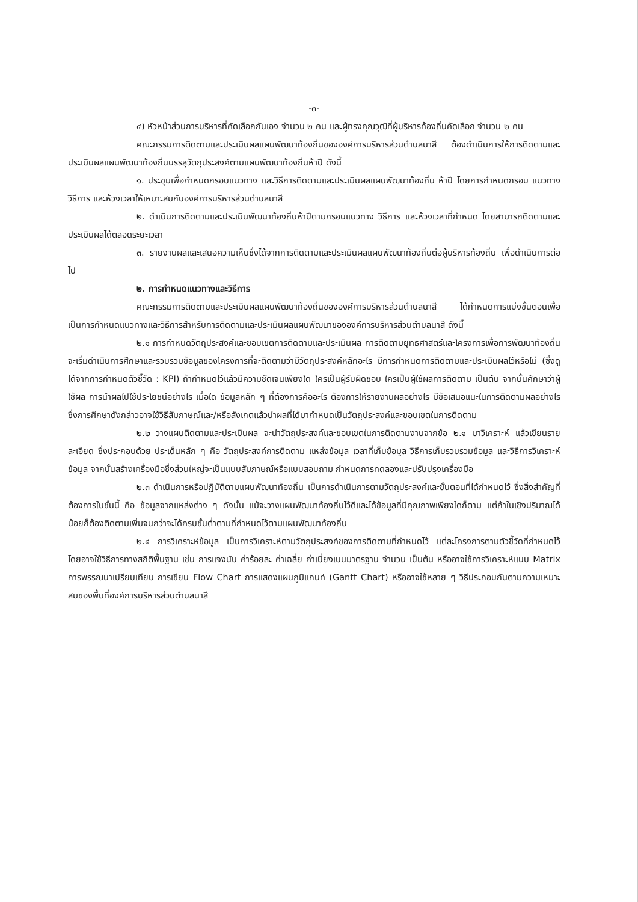-๓-
๔) หัวหน้าส่วนการบริหารที่คัดเลือกกันเอง จำนวน ๒ คน และผู้ทรงคุณวุฒิที่ผู้บริหารท้องถิ่นคัดเลือก จำนวน ๒ คน
คณะกรรมการติดตามและประเมินผลแผนพัฒนาท้องถิ่นขององค์การบริหารส่วนตำบลนาสี ต้องดำเนินการให้การติดตามและประเมินผลแผนพัฒนาท้องถิ่นบรรลุวัตถุประสงค์ตามแผนพัฒนาท้องถิ่นห้าปี ดังนี้
๑. ประชุมเพื่อกำหนดกรอบแนวทาง และวิธีการติดตามและประเมินผลแผนพัฒนาท้องถิ่น ห้าปี โดยการกำหนดกรอบ แนวทาง วิธีการ และห้วงเวลาให้เหมาะสมกับองค์การบริหารส่วนตำบลนาสี
๒. ดำเนินการติดตามและประเมินพัฒนาท้องถิ่นห้าปีตามกรอบแนวทาง วิธีการ และห้วงเวลาที่กำหนด โดยสามารถติดตามและประเมินผลได้ตลอดระยะเวลา
๓. รายงานผลและเสนอความเห็นซึ่งได้จากการติดตามและประเมินผลแผนพัฒนาท้องถิ่นต่อผู้บริหารท้องถิ่น เพื่อดำเนินการต่อไป
๒. การกำหนดแนวทางและวิธีการ
คณะกรรมการติดตามและประเมินผลแผนพัฒนาท้องถิ่นขององค์การบริหารส่วนตำบลนาสี ได้กำหนดการแบ่งขั้นตอนเพื่อเป็นการกำหนดแนวทางและวิธีการสำหรับการติดตามและประเมินผลแผนพัฒนาขององค์การบริหารส่วนตำบลนาสี ดังนี้
๒.๑ การกำหนดวัตถุประสงค์และขอบเขตการติดตามและประเมินผล การติดตามยุทธศาสตร์และโครงการเพื่อการพัฒนาท้องถิ่น จะเริ่มดำเนินการศึกษาและรวบรวมข้อมูลของโครงการที่จะติดตามว่ามีวัตถุประสงค์หลักอะไร มีการกำหนดการติดตามและประเมินผลไว้หรือไม่ (ซึ่งดูได้จากการกำหนดตัวชี้วัด : KPI) ถ้ากำหนดไว้แล้วมีความชัดเจนเพียงใด ใครเป็นผู้รับผิดชอบ ใครเป็นผู้ใช้ผลการติดตาม เป็นต้น จากนั้นศึกษาว่าผู้ใช้ผล การนำผลไปใช้ประโยชน์อย่างไร เมื่อใด ข้อมูลหลัก ๆ ที่ต้องการคืออะไร ต้องการให้รายงานผลอย่างไร มีข้อเสนอแนะในการติดตามผลอย่างไร ซึ่งการศึกษาดังกล่าวอาจใช้วิธีสัมภาษณ์และ/หรือสังเกตแล้วนำผลที่ได้มากำหนดเป็นวัตถุประสงค์และขอบเขตในการติดตาม
๒.๒ วางแผนติดตามและประเมินผล จะนำวัตถุประสงค์และขอบเขตในการติดตามงานจากข้อ ๒.๑ มาวิเคราะห์ แล้วเขียนรายละเอียด ซึ่งประกอบด้วย ประเด็นหลัก ๆ คือ วัตถุประสงค์การติดตาม แหล่งข้อมูล เวลาที่เก็บข้อมูล วิธีการเก็บรวบรวมข้อมูล และวิธีการวิเคราะห์ข้อมูล จากนั้นสร้างเครื่องมือซึ่งส่วนใหญ่จะเป็นแบบสัมภาษณ์หรือแบบสอบถาม กำหนดการทดลองและปรับปรุงเครื่องมือ
๒.๓ ดำเนินการหรือปฏิบัติตามแผนพัฒนาท้องถิ่น เป็นการดำเนินการตามวัตถุประสงค์และขั้นตอนที่ได้กำหนดไว้ ซึ่งสิ่งสำคัญที่ต้องการในชั้นนี้ คือ ข้อมูลจากแหล่งต่าง ๆ ดังนั้น แม้จะวางแผนพัฒนาท้องถิ่นไว้ดีและได้ข้อมูลที่มีคุณภาพเพียงใดก็ตาม แต่ถ้าในเชิงปริมาณได้น้อยก็ต้องติดตามเพิ่มจนกว่าจะได้ครบขั้นต่ำตามที่กำหนดไว้ตามแผนพัฒนาท้องถิ่น
๒.๔ การวิเคราะห์ข้อมูล เป็นการวิเคราะห์ตามวัตถุประสงค์ของการติดตามที่กำหนดไว้ แต่ละโครงการตามตัวชี้วัดที่กำหนดไว้ โดยอาจใช้วิธีการทางสถิติพื้นฐาน เช่น การแจงนับ ค่าร้อยละ ค่าเฉลี่ย ค่าเบี่ยงเบนมาตรฐาน จำนวน เป็นต้น หรืออาจใช้การวิเคราะห์แบบ Matrix การพรรณนาเปรียบเทียบ การเขียน Flow Chart การแสดงแผนภูมิแกนท์ (Gantt Chart) หรืออาจใช้หลาย ๆ วิธีประกอบกันตามความเหมาะสมของพื้นที่องค์การบริหารส่วนตำบลนาสี